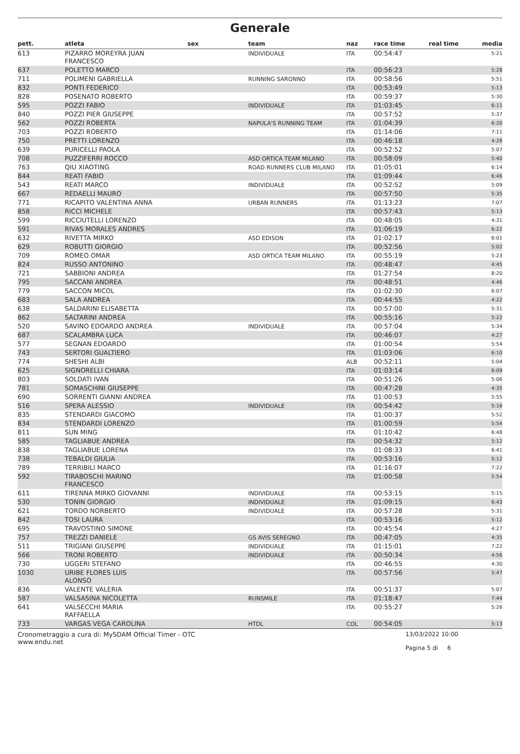Generale
| pett. | atleta | sex | team | naz | race time | real time | media |
| --- | --- | --- | --- | --- | --- | --- | --- |
| 613 | PIZARRO MOREYRA JUAN FRANCESCO | | INDIVIDUALE | ITA | 00:54:47 | | 5:21 |
| 637 | POLETTO MARCO | | | ITA | 00:56:23 | | 5:28 |
| 711 | POLIMENI GABRIELLA | | RUNNING SARONNO | ITA | 00:58:56 | | 5:51 |
| 832 | PONTI FEDERICO | | | ITA | 00:53:49 | | 5:13 |
| 828 | POSENATO ROBERTO | | | ITA | 00:59:37 | | 5:30 |
| 595 | POZZI FABIO | | INDIVIDUALE | ITA | 01:03:45 | | 6:11 |
| 840 | POZZI PIER GIUSEPPE | | | ITA | 00:57:52 | | 5:37 |
| 562 | POZZI ROBERTA | | NAPULA'S RUNNING TEAM | ITA | 01:04:39 | | 6:20 |
| 703 | POZZI ROBERTO | | | ITA | 01:14:06 | | 7:11 |
| 750 | PRETTI LORENZO | | | ITA | 00:46:18 | | 4:28 |
| 639 | PURICELLI PAOLA | | | ITA | 00:52:52 | | 5:07 |
| 708 | PUZZIFERRI ROCCO | | ASD ORTICA TEAM MILANO | ITA | 00:58:09 | | 5:40 |
| 763 | QIU XIAOTING | | ROAD RUNNERS CLUB MILANO | ITA | 01:05:01 | | 6:14 |
| 844 | REATI FABIO | | | ITA | 01:09:44 | | 6:46 |
| 543 | REATI MARCO | | INDIVIDUALE | ITA | 00:52:52 | | 5:09 |
| 667 | REDAELLI MAURO | | | ITA | 00:57:50 | | 5:35 |
| 771 | RICAPITO VALENTINA ANNA | | URBAN RUNNERS | ITA | 01:13:23 | | 7:07 |
| 858 | RICCI MICHELE | | | ITA | 00:57:43 | | 5:13 |
| 599 | RICCIUTELLI LORENZO | | | ITA | 00:48:05 | | 4:31 |
| 591 | RIVAS MORALES ANDRES | | | ITA | 01:06:19 | | 6:22 |
| 632 | RIVETTA MIRKO | | ASD EDISON | ITA | 01:02:17 | | 6:01 |
| 629 | ROBUTTI GIORGIO | | | ITA | 00:52:56 | | 5:02 |
| 709 | ROMEO OMAR | | ASD ORTICA TEAM MILANO | ITA | 00:55:19 | | 5:23 |
| 824 | RUSSO ANTONINO | | | ITA | 00:48:47 | | 4:45 |
| 721 | SABBIONI ANDREA | | | ITA | 01:27:54 | | 8:20 |
| 795 | SACCANI ANDREA | | | ITA | 00:48:51 | | 4:46 |
| 779 | SACCON MICOL | | | ITA | 01:02:30 | | 6:07 |
| 683 | SALA ANDREA | | | ITA | 00:44:55 | | 4:22 |
| 638 | SALDARINI ELISABETTA | | | ITA | 00:57:00 | | 5:31 |
| 862 | SALTARINI ANDREA | | | ITA | 00:55:16 | | 5:22 |
| 520 | SAVINO EDOARDO ANDREA | | INDIVIDUALE | ITA | 00:57:04 | | 5:34 |
| 687 | SCALAMBRA LUCA | | | ITA | 00:46:07 | | 4:27 |
| 577 | SEGNAN EDOARDO | | | ITA | 01:00:54 | | 5:54 |
| 743 | SERTORI GUALTIERO | | | ITA | 01:03:06 | | 6:10 |
| 774 | SHESHI ALBI | | | ALB | 00:52:11 | | 5:04 |
| 625 | SIGNORELLI CHIARA | | | ITA | 01:03:14 | | 6:09 |
| 803 | SOLDATI IVAN | | | ITA | 00:51:26 | | 5:06 |
| 781 | SOMASCHINI GIUSEPPE | | | ITA | 00:47:28 | | 4:35 |
| 690 | SORRENTI GIANNI ANDREA | | | ITA | 01:00:53 | | 5:55 |
| 516 | SPERA ALESSIO | | INDIVIDUALE | ITA | 00:54:42 | | 5:16 |
| 835 | STENDARDI GIACOMO | | | ITA | 01:00:37 | | 5:52 |
| 834 | STENDARDI LORENZO | | | ITA | 01:00:59 | | 5:54 |
| 811 | SUN MING | | | ITA | 01:10:42 | | 6:48 |
| 585 | TAGLIABUE ANDREA | | | ITA | 00:54:32 | | 5:12 |
| 838 | TAGLIABUE LORENA | | | ITA | 01:08:33 | | 6:41 |
| 738 | TEBALDI GIULIA | | | ITA | 00:53:16 | | 5:12 |
| 789 | TERRIBILI MARCO | | | ITA | 01:16:07 | | 7:22 |
| 592 | TIRABOSCHI MARINO FRANCESCO | | | ITA | 01:00:58 | | 5:54 |
| 611 | TIRENNA MIRKO GIOVANNI | | INDIVIDUALE | ITA | 00:53:15 | | 5:15 |
| 530 | TONIN GIORGIO | | INDIVIDUALE | ITA | 01:09:15 | | 6:43 |
| 621 | TORDO NORBERTO | | INDIVIDUALE | ITA | 00:57:28 | | 5:31 |
| 842 | TOSI LAURA | | | ITA | 00:53:16 | | 5:12 |
| 695 | TRAVOSTINO SIMONE | | | ITA | 00:45:54 | | 4:27 |
| 757 | TREZZI DANIELE | | GS AVIS SEREGNO | ITA | 00:47:05 | | 4:35 |
| 511 | TRIGIANI GIUSEPPE | | INDIVIDUALE | ITA | 01:15:01 | | 7:22 |
| 566 | TRONI ROBERTO | | INDIVIDUALE | ITA | 00:50:34 | | 4:56 |
| 730 | UGGERI STEFANO | | | ITA | 00:46:55 | | 4:30 |
| 1030 | URIBE FLORES LUIS ALONSO | | | ITA | 00:57:56 | | 5:47 |
| 836 | VALENTE VALERIA | | | ITA | 00:51:37 | | 5:07 |
| 587 | VALSASINA NICOLETTA | | RUNSMILE | ITA | 01:18:47 | | 7:44 |
| 641 | VALSECCHI MARIA RAFFAELLA | | | ITA | 00:55:27 | | 5:26 |
| 733 | VARGAS VEGA CAROLINA | | HTDL | COL | 00:54:05 | | 5:13 |
Cronometraggio a cura di: MySDAM Official Timer - OTC
www.endu.net
13/03/2022 10:00
Pagina 5 di 6